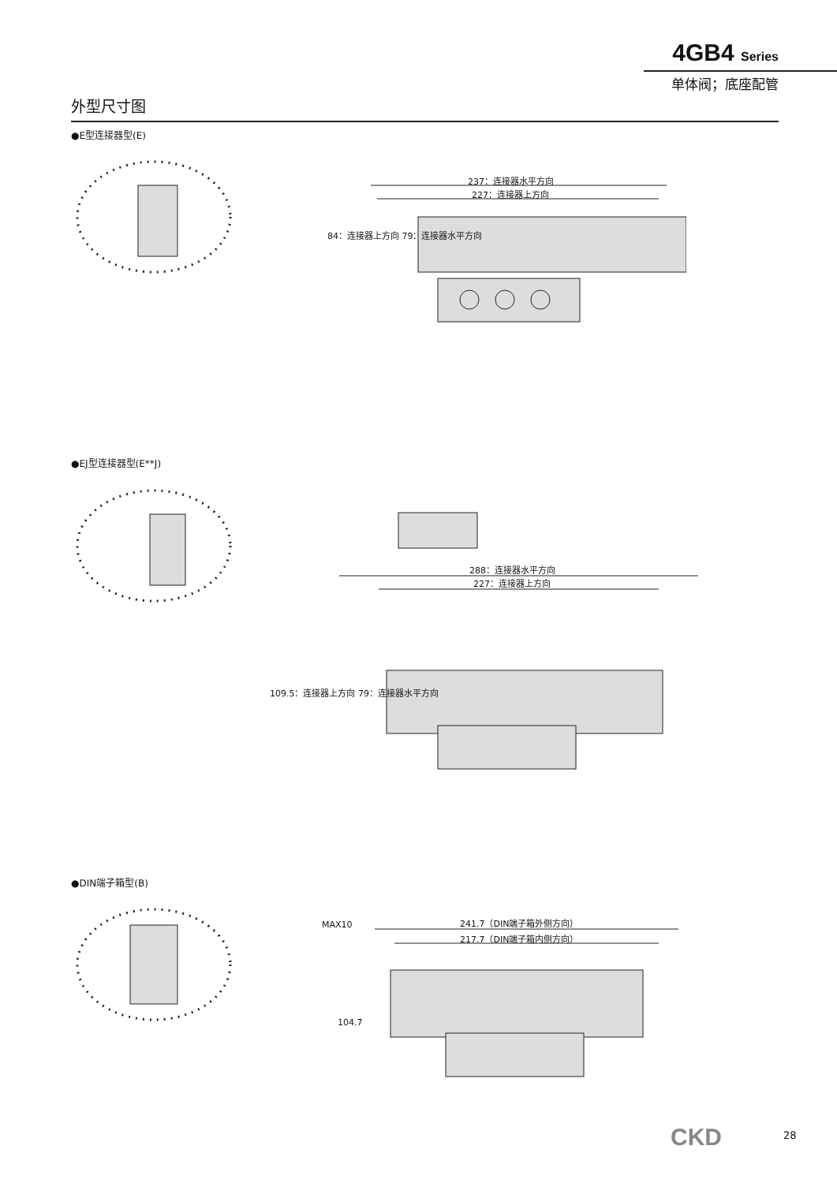4GB4 Series
单体阀；底座配管
外型尺寸图
●E型连接器型(E)
237：连接器水平方向
227：连接器上方向
84：连接器上方向 79：连接器水平方向
●EJ型连接器型(E**J)
288：连接器水平方向
227：连接器上方向
109.5：连接器上方向 79：连接器水平方向
●DIN端子箱型(B)
MAX10 241.7（DIN端子箱外侧方向）
217.7（DIN端子箱内侧方向）
104.7
CKD 28